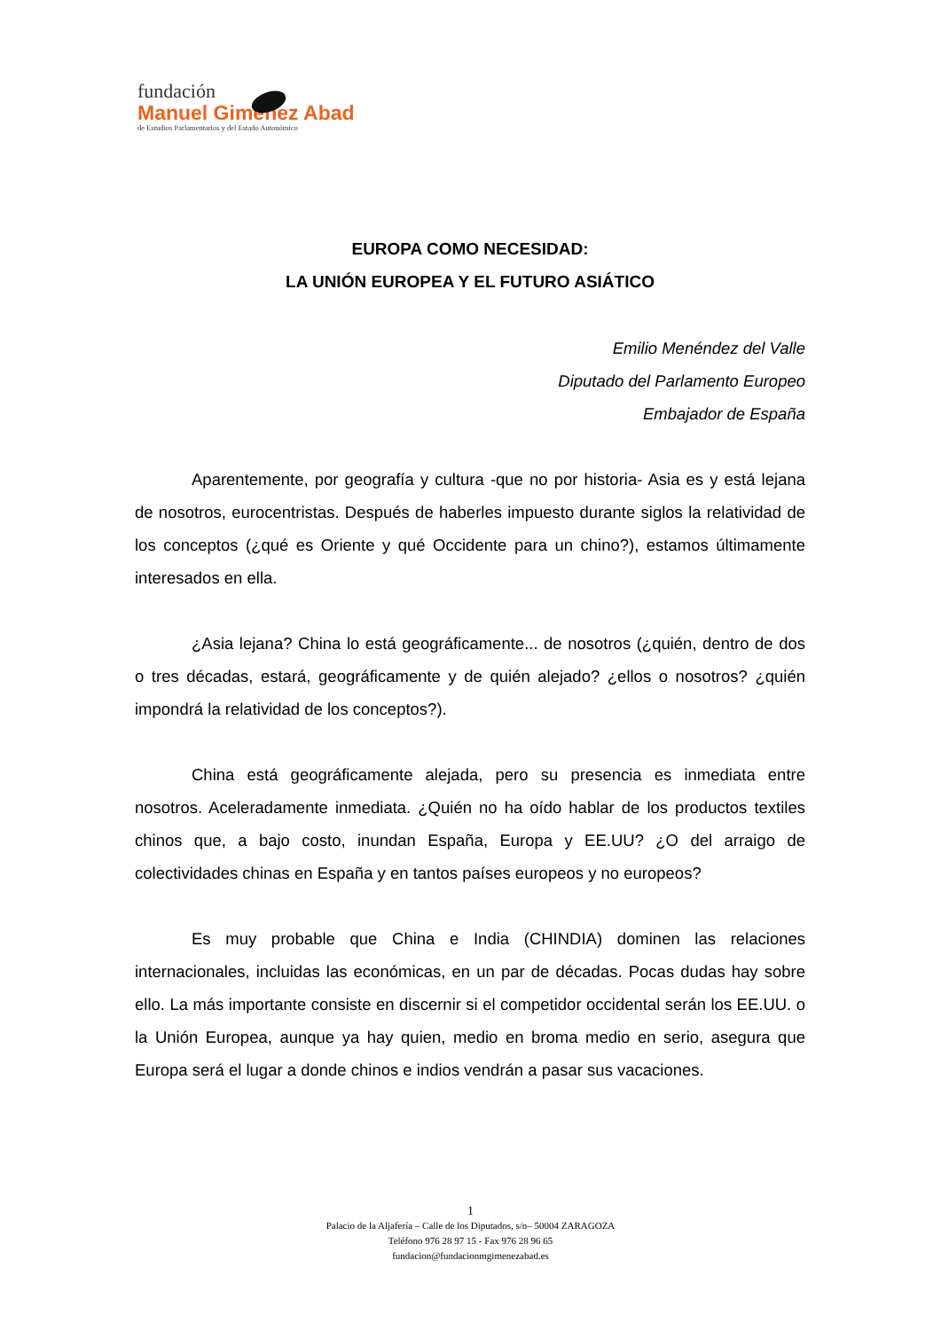fundación
Manuel Giménez Abad
de Estudios Parlamentarios y del Estado Autonómico
EUROPA COMO NECESIDAD:
LA UNIÓN EUROPEA Y EL FUTURO ASIÁTICO
Emilio Menéndez del Valle
Diputado del Parlamento Europeo
Embajador de España
Aparentemente, por geografía y cultura -que no por historia- Asia es y está lejana de nosotros, eurocentristas. Después de haberles impuesto durante siglos la relatividad de los conceptos (¿qué es Oriente y qué Occidente para un chino?), estamos últimamente interesados en ella.
¿Asia lejana? China lo está geográficamente... de nosotros (¿quién, dentro de dos o tres décadas, estará, geográficamente y de quién alejado? ¿ellos o nosotros? ¿quién impondrá la relatividad de los conceptos?).
China está geográficamente alejada, pero su presencia es inmediata entre nosotros. Aceleradamente inmediata. ¿Quién no ha oído hablar de los productos textiles chinos que, a bajo costo, inundan España, Europa y EE.UU? ¿O del arraigo de colectividades chinas en España y en tantos países europeos y no europeos?
Es muy probable que China e India (CHINDIA) dominen las relaciones internacionales, incluidas las económicas, en un par de décadas. Pocas dudas hay sobre ello. La más importante consiste en discernir si el competidor occidental serán los EE.UU. o la Unión Europea, aunque ya hay quien, medio en broma medio en serio, asegura que Europa será el lugar a donde chinos e indios vendrán a pasar sus vacaciones.
1
Palacio de la Aljafería – Calle de los Diputados, s/n– 50004 ZARAGOZA
Teléfono 976 28 97 15 - Fax 976 28 96 65
fundacion@fundacionmgimenezabad.es